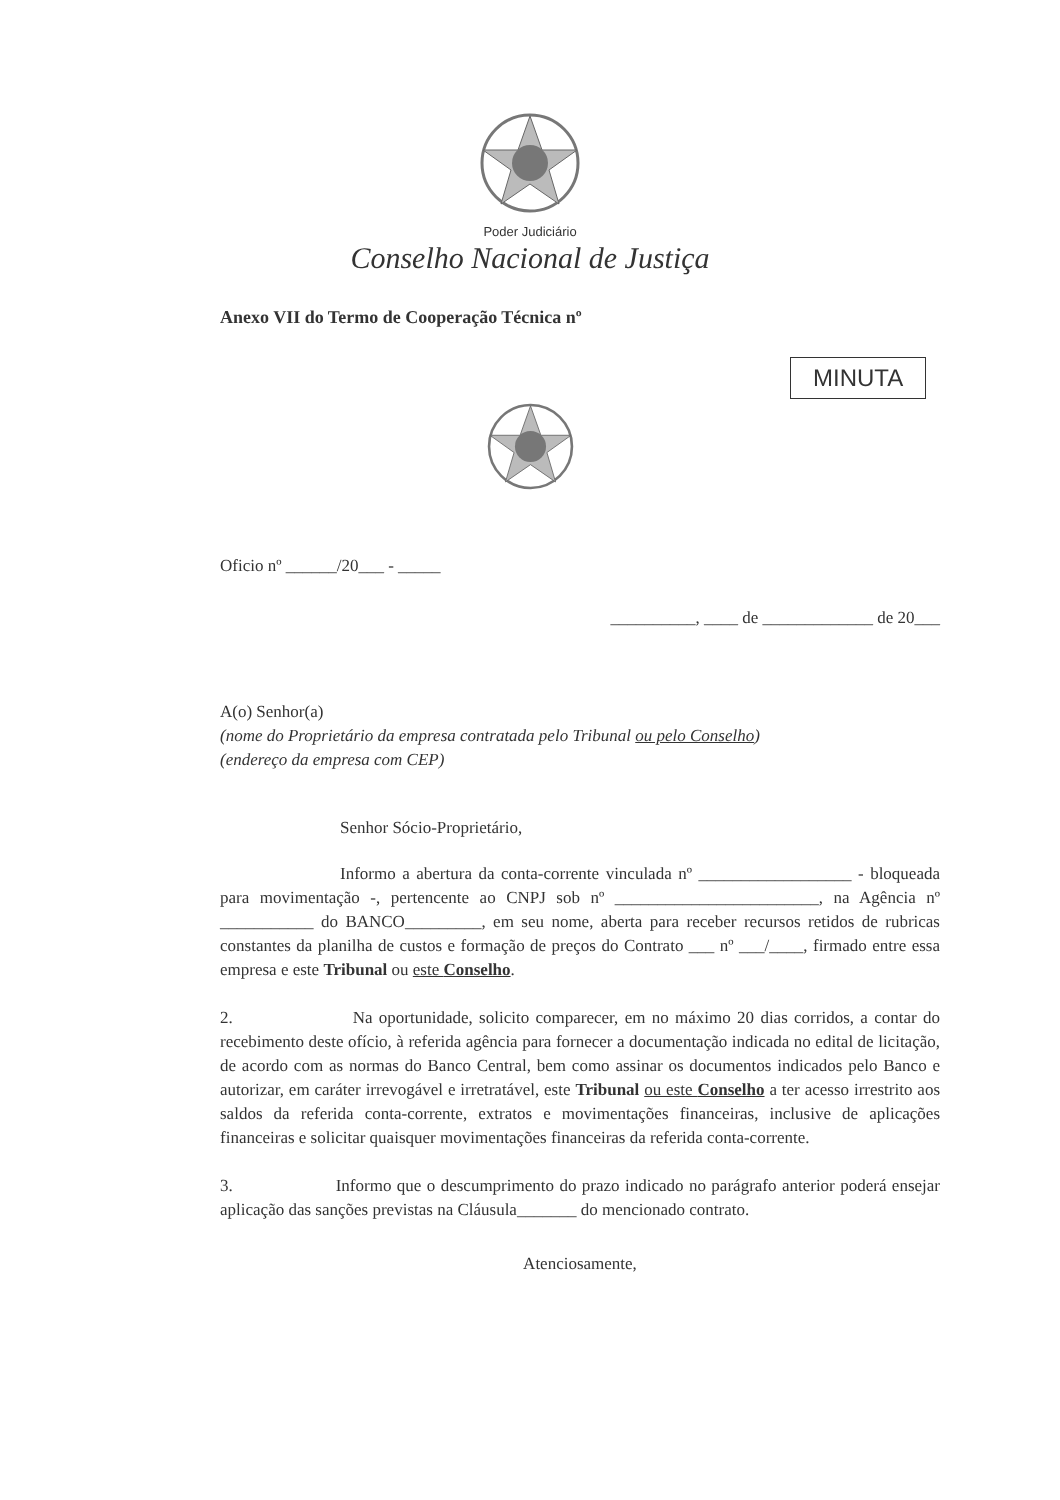Poder Judiciário
Conselho Nacional de Justiça
Anexo VII do Termo de Cooperação Técnica nº
MINUTA
Oficio nº ______/20___ - _____
__________, ____ de _____________ de 20___
A(o) Senhor(a)
(nome do Proprietário da empresa contratada pelo Tribunal ou pelo Conselho)
(endereço da empresa com CEP)
Senhor Sócio-Proprietário,
Informo a abertura da conta-corrente vinculada nº __________________ - bloqueada para movimentação -, pertencente ao CNPJ sob nº ________________________, na Agência nº ___________ do BANCO_________, em seu nome, aberta para receber recursos retidos de rubricas constantes da planilha de custos e formação de preços do Contrato ___ nº ___/____, firmado entre essa empresa e este Tribunal ou este Conselho.
2. Na oportunidade, solicito comparecer, em no máximo 20 dias corridos, a contar do recebimento deste ofício, à referida agência para fornecer a documentação indicada no edital de licitação, de acordo com as normas do Banco Central, bem como assinar os documentos indicados pelo Banco e autorizar, em caráter irrevogável e irretratável, este Tribunal ou este Conselho a ter acesso irrestrito aos saldos da referida conta-corrente, extratos e movimentações financeiras, inclusive de aplicações financeiras e solicitar quaisquer movimentações financeiras da referida conta-corrente.
3. Informo que o descumprimento do prazo indicado no parágrafo anterior poderá ensejar aplicação das sanções previstas na Cláusula_______ do mencionado contrato.
Atenciosamente,